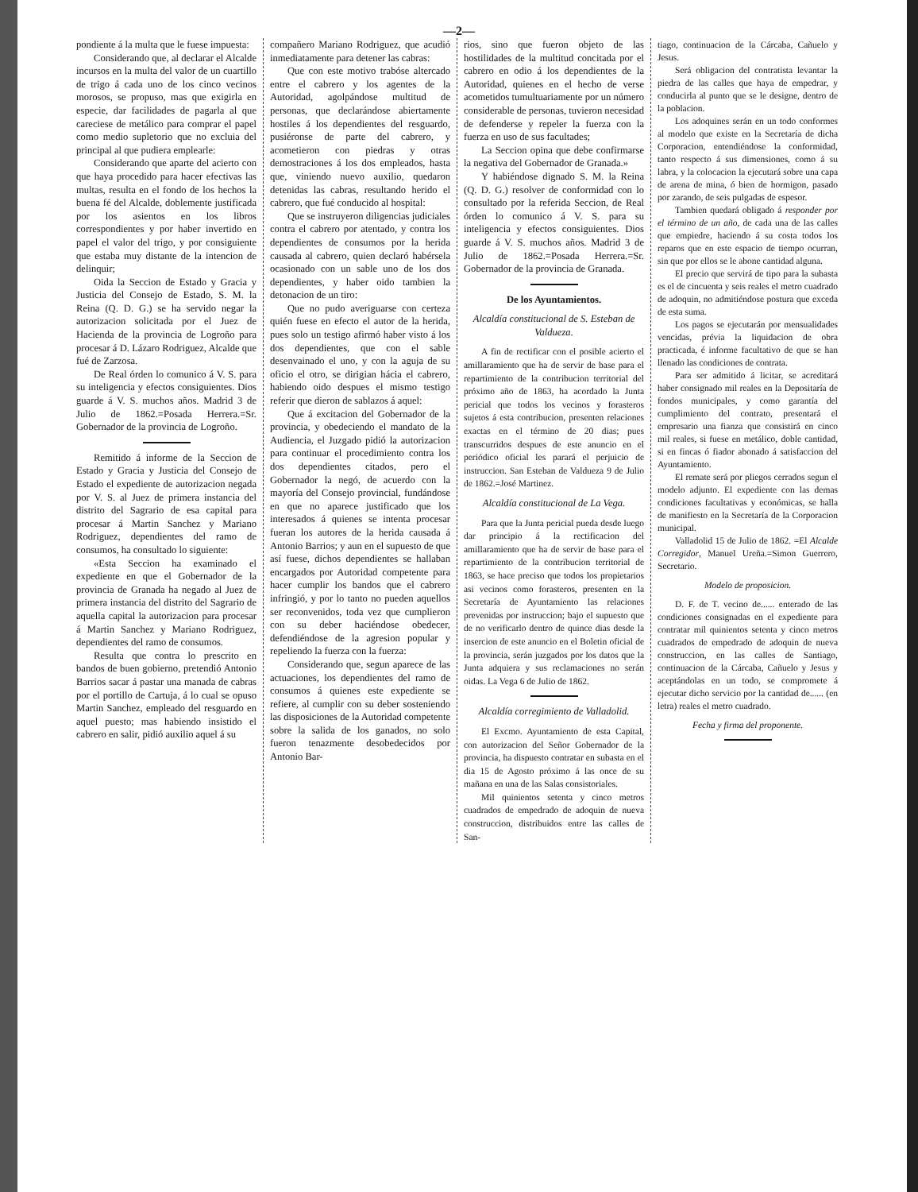—2—
pondiente á la multa que le fuese impuesta:
Considerando que, al declarar el Alcalde incursos en la multa del valor de un cuartillo de trigo á cada uno de los cinco vecinos morosos, se propuso, mas que exigirla en especie, dar facilidades de pagarla al que careciese de metálico para comprar el papel como medio supletorio que no excluia del principal al que pudiera emplearle:
Considerando que aparte del acierto con que haya procedido para hacer efectivas las multas, resulta en el fondo de los hechos la buena fé del Alcalde, doblemente justificada por los asientos en los libros correspondientes y por haber invertido en papel el valor del trigo, y por consiguiente que estaba muy distante de la intencion de delinquir;
Oida la Seccion de Estado y Gracia y Justicia del Consejo de Estado, S. M. la Reina (Q. D. G.) se ha servido negar la autorizacion solicitada por el Juez de Hacienda de la provincia de Logroño para procesar á D. Lázaro Rodriguez, Alcalde que fué de Zarzosa.
De Real órden lo comunico á V. S. para su inteligencia y efectos consiguientes. Dios guarde á V. S. muchos años. Madrid 3 de Julio de 1862.=Posada Herrera.=Sr. Gobernador de la provincia de Logroño.
Remitido á informe de la Seccion de Estado y Gracia y Justicia del Consejo de Estado el expediente de autorizacion negada por V. S. al Juez de primera instancia del distrito del Sagrario de esa capital para procesar á Martin Sanchez y Mariano Rodriguez, dependientes del ramo de consumos, ha consultado lo siguiente:
«Esta Seccion ha examinado el expediente en que el Gobernador de la provincia de Granada ha negado al Juez de primera instancia del distrito del Sagrario de aquella capital la autorizacion para procesar á Martin Sanchez y Mariano Rodriguez, dependientes del ramo de consumos.
Resulta que contra lo prescrito en bandos de buen gobierno, pretendió Antonio Barrios sacar á pastar una manada de cabras por el portillo de Cartuja, á lo cual se opuso Martin Sanchez, empleado del resguardo en aquel puesto; mas habiendo insistido el cabrero en salir, pidió auxilio aquel á su
compañero Mariano Rodriguez, que acudió inmediatamente para detener las cabras:
Que con este motivo trabóse altercado entre el cabrero y los agentes de la Autoridad, agolpándose multitud de personas, que declarándose abiertamente hostiles á los dependientes del resguardo, pusiéronse de parte del cabrero, y acometieron con piedras y otras demostraciones á los dos empleados, hasta que, viniendo nuevo auxilio, quedaron detenidas las cabras, resultando herido el cabrero, que fué conducido al hospital:
Que se instruyeron diligencias judiciales contra el cabrero por atentado, y contra los dependientes de consumos por la herida causada al cabrero, quien declaró habérsela ocasionado con un sable uno de los dos dependientes, y haber oido tambien la detonacion de un tiro:
Que no pudo averiguarse con certeza quién fuese en efecto el autor de la herida, pues solo un testigo afirmó haber visto á los dos dependientes, que con el sable desenvainado el uno, y con la aguja de su oficio el otro, se dirigian hácia el cabrero, habiendo oido despues el mismo testigo referir que dieron de sablazos á aquel:
Que á excitacion del Gobernador de la provincia, y obedeciendo el mandato de la Audiencia, el Juzgado pidió la autorizacion para continuar el procedimiento contra los dos dependientes citados, pero el Gobernador la negó, de acuerdo con la mayoría del Consejo provincial, fundándose en que no aparece justificado que los interesados á quienes se intenta procesar fueran los autores de la herida causada á Antonio Barrios; y aun en el supuesto de que así fuese, dichos dependientes se hallaban encargados por Autoridad competente para hacer cumplir los bandos que el cabrero infringió, y por lo tanto no pueden aquellos ser reconvenidos, toda vez que cumplieron con su deber haciéndose obedecer, defendiéndose de la agresion popular y repeliendo la fuerza con la fuerza:
Considerando que, segun aparece de las actuaciones, los dependientes del ramo de consumos á quienes este expediente se refiere, al cumplir con su deber sosteniendo las disposiciones de la Autoridad competente sobre la salida de los ganados, no solo fueron tenazmente desobedecidos por Antonio Bar-
rios, sino que fueron objeto de las hostilidades de la multitud concitada por el cabrero en odio á los dependientes de la Autoridad, quienes en el hecho de verse acometidos tumultuariamente por un número considerable de personas, tuvieron necesidad de defenderse y repeler la fuerza con la fuerza en uso de sus facultades;
La Seccion opina que debe confirmarse la negativa del Gobernador de Granada.»
Y habiéndose dignado S. M. la Reina (Q. D. G.) resolver de conformidad con lo consultado por la referida Seccion, de Real órden lo comunico á V. S. para su inteligencia y efectos consiguientes. Dios guarde á V. S. muchos años. Madrid 3 de Julio de 1862.=Posada Herrera.=Sr. Gobernador de la provincia de Granada.
De los Ayuntamientos.
Alcaldía constitucional de S. Esteban de Valdueza.
A fin de rectificar con el posible acierto el amillaramiento que ha de servir de base para el repartimiento de la contribucion territorial del próximo año de 1863, ha acordado la Junta pericial que todos los vecinos y forasteros sujetos á esta contribucion, presenten relaciones exactas en el término de 20 dias; pues transcurridos despues de este anuncio en el periódico oficial les parará el perjuicio de instruccion. San Esteban de Valdueza 9 de Julio de 1862.=José Martinez.
Alcaldía constitucional de La Vega.
Para que la Junta pericial pueda desde luego dar principio á la rectificacion del amillaramiento que ha de servir de base para el repartimiento de la contribucion territorial de 1863, se hace preciso que todos los propietarios asi vecinos como forasteros, presenten en la Secretaría de Ayuntamiento las relaciones prevenidas por instruccion; bajo el supuesto que de no verificarlo dentro de quince dias desde la insercion de este anuncio en el Boletin oficial de la provincia, serán juzgados por los datos que la Junta adquiera y sus reclamaciones no serán oidas. La Vega 6 de Julio de 1862.
Alcaldía corregimiento de Valladolid.
El Excmo. Ayuntamiento de esta Capital, con autorizacion del Señor Gobernador de la provincia, ha dispuesto contratar en subasta en el dia 15 de Agosto próximo á las once de su mañana en una de las Salas consistoriales.
Mil quinientos setenta y cinco metros cuadrados de empedrado de adoquin de nueva construccion, distribuidos entre las calles de San-
tiago, continuacion de la Cárcaba, Cañuelo y Jesus.
Será obligacion del contratista levantar la piedra de las calles que haya de empedrar, y conducirla al punto que se le designe, dentro de la poblacion.
Los adoquines serán en un todo conformes al modelo que existe en la Secretaría de dicha Corporacion, entendiéndose la conformidad, tanto respecto á sus dimensiones, como á su labra, y la colocacion la ejecutará sobre una capa de arena de mina, ó bien de hormigon, pasado por zarando, de seis pulgadas de espesor.
Tambien quedará obligado á responder por el término de un año, de cada una de las calles que empiedre, haciendo á su costa todos los reparos que en este espacio de tiempo ocurran, sin que por ellos se le abone cantidad alguna.
El precio que servirá de tipo para la subasta es el de cincuenta y seis reales el metro cuadrado de adoquin, no admitiéndose postura que exceda de esta suma.
Los pagos se ejecutarán por mensualidades vencidas, prévia la liquidacion de obra practicada, é informe facultativo de que se han llenado las condiciones de contrata.
Para ser admitido á licitar, se acreditará haber consignado mil reales en la Depositaría de fondos municipales, y como garantía del cumplimiento del contrato, presentará el empresario una fianza que consistirá en cinco mil reales, si fuese en metálico, doble cantidad, si en fincas ó fiador abonado á satisfaccion del Ayuntamiento.
El remate será por pliegos cerrados segun el modelo adjunto. El expediente con las demas condiciones facultativas y económicas, se halla de manifiesto en la Secretaría de la Corporacion municipal.
Valladolid 15 de Julio de 1862. =El Alcalde Corregidor, Manuel Ureña.=Simon Guerrero, Secretario.
Modelo de proposicion.
D. F. de T. vecino de...... enterado de las condiciones consignadas en el expediente para contratar mil quinientos setenta y cinco metros cuadrados de empedrado de adoquin de nueva construccion, en las calles de Santiago, continuacion de la Cárcaba, Cañuelo y Jesus y aceptándolas en un todo, se compromete á ejecutar dicho servicio por la cantidad de...... (en letra) reales el metro cuadrado.
Fecha y firma del proponente.